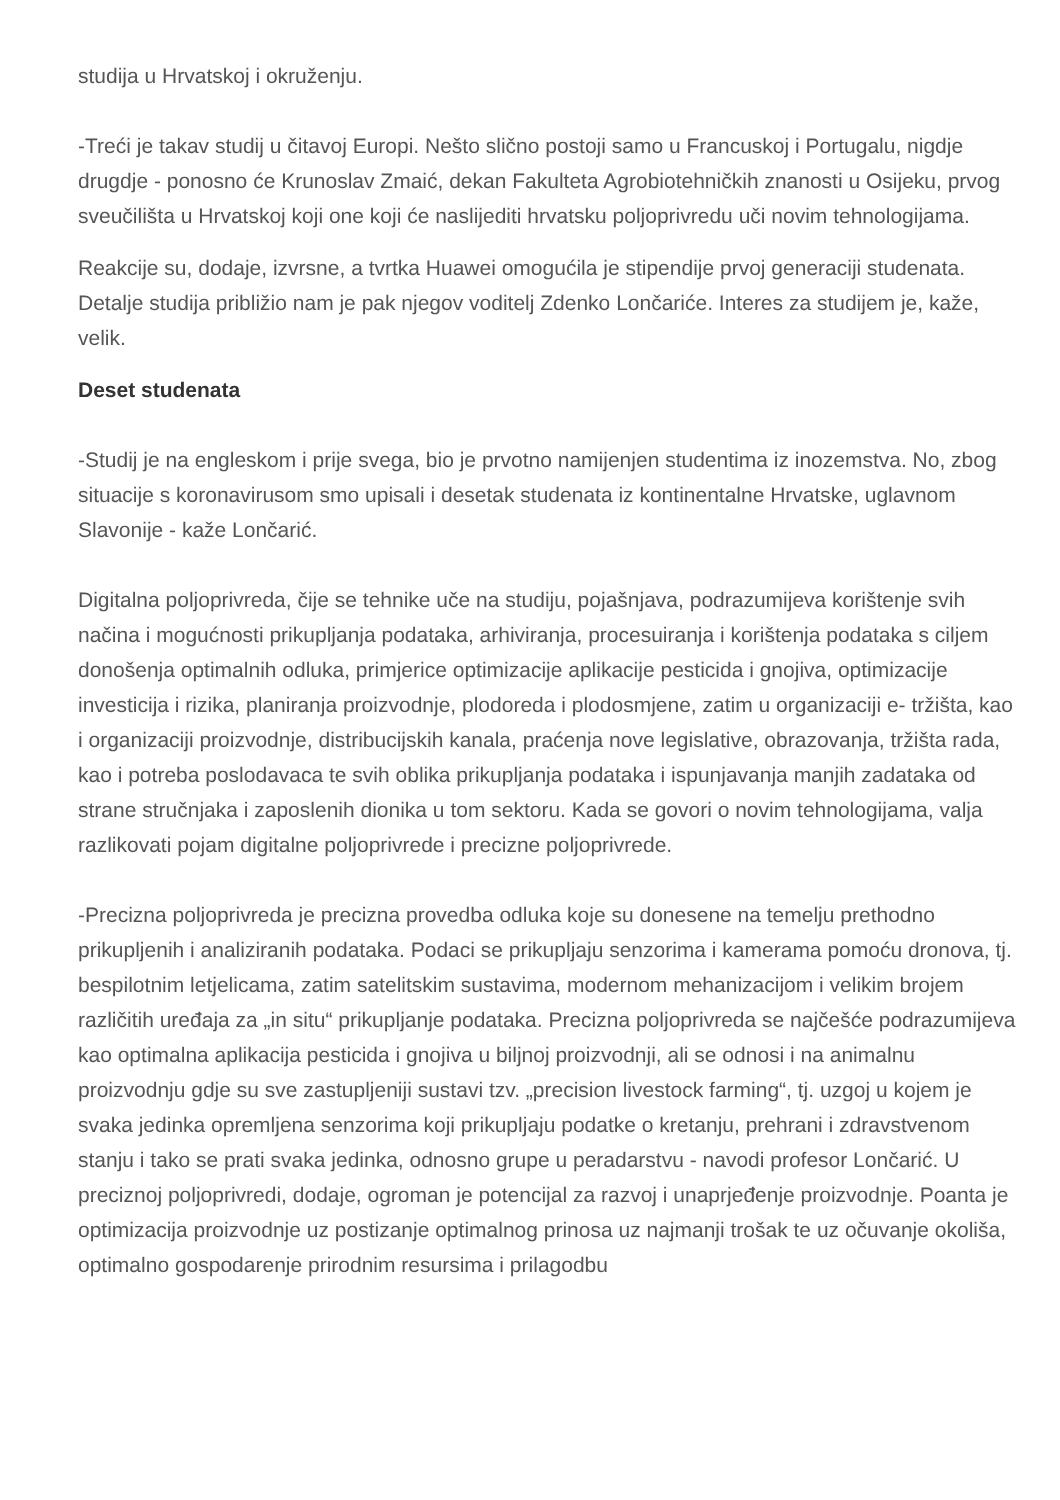studija u Hrvatskoj i okruženju.
-Treći je takav studij u čitavoj Europi. Nešto slično postoji samo u Francuskoj i Portugalu, nigdje drugdje - ponosno će Krunoslav Zmaić, dekan Fakulteta Agrobiotehničkih znanosti u Osijeku, prvog sveučilišta u Hrvatskoj koji one koji će naslijediti hrvatsku poljoprivredu uči novim tehnologijama.
Reakcije su, dodaje, izvrsne, a tvrtka Huawei omogućila je stipendije prvoj generaciji studenata. Detalje studija približio nam je pak njegov voditelj Zdenko Lončariće. Interes za studijem je, kaže, velik.
Deset studenata
-Studij je na engleskom i prije svega, bio je prvotno namijenjen studentima iz inozemstva. No, zbog situacije s koronavirusom smo upisali i desetak studenata iz kontinentalne Hrvatske, uglavnom Slavonije - kaže Lončarić.
Digitalna poljoprivreda, čije se tehnike uče na studiju, pojašnjava, podrazumijeva korištenje svih načina i mogućnosti prikupljanja podataka, arhiviranja, procesuiranja i korištenja podataka s ciljem donošenja optimalnih odluka, primjerice optimizacije aplikacije pesticida i gnojiva, optimizacije investicija i rizika, planiranja proizvodnje, plodoreda i plodosmjene, zatim u organizaciji e- tržišta, kao i organizaciji proizvodnje, distribucijskih kanala, praćenja nove legislative, obrazovanja, tržišta rada, kao i potreba poslodavaca te svih oblika prikupljanja podataka i ispunjavanja manjih zadataka od strane stručnjaka i zaposlenih dionika u tom sektoru. Kada se govori o novim tehnologijama, valja razlikovati pojam digitalne poljoprivrede i precizne poljoprivrede.
-Precizna poljoprivreda je precizna provedba odluka koje su donesene na temelju prethodno prikupljenih i analiziranih podataka. Podaci se prikupljaju senzorima i kamerama pomoću dronova, tj. bespilotnim letjelicama, zatim satelitskim sustavima, modernom mehanizacijom i velikim brojem različitih uređaja za „in situ“ prikupljanje podataka. Precizna poljoprivreda se najčešće podrazumijeva kao optimalna aplikacija pesticida i gnojiva u biljnoj proizvodnji, ali se odnosi i na animalnu proizvodnju gdje su sve zastupljeniji sustavi tzv. „precision livestock farming“, tj. uzgoj u kojem je svaka jedinka opremljena senzorima koji prikupljaju podatke o kretanju, prehrani i zdravstvenom stanju i tako se prati svaka jedinka, odnosno grupe u peradarstvu - navodi profesor Lončarić. U preciznoj poljoprivredi, dodaje, ogroman je potencijal za razvoj i unaprjeđenje proizvodnje. Poanta je optimizacija proizvodnje uz postizanje optimalnog prinosa uz najmanji trošak te uz očuvanje okoliša, optimalno gospodarenje prirodnim resursima i prilagodbu